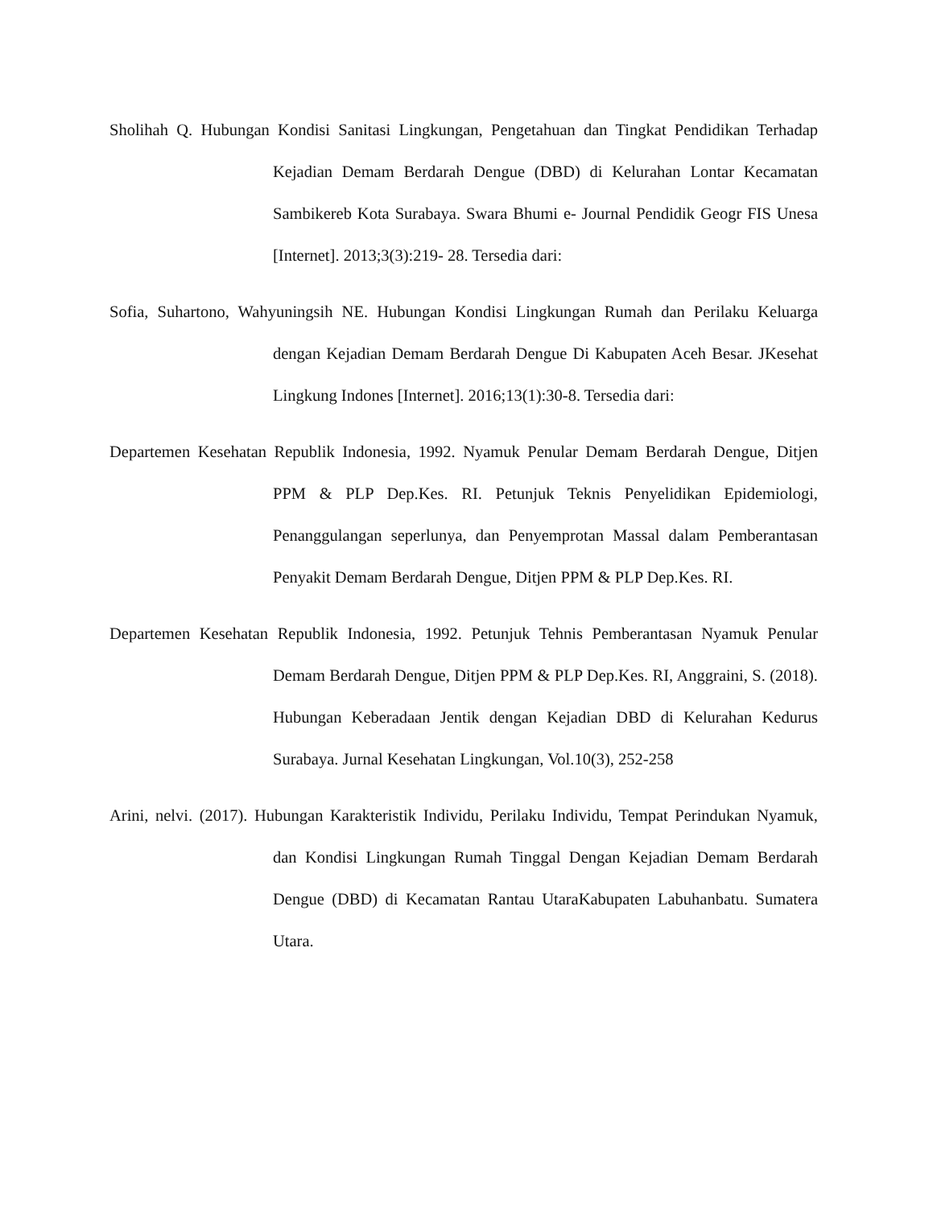Sholihah Q. Hubungan Kondisi Sanitasi Lingkungan, Pengetahuan dan Tingkat Pendidikan Terhadap Kejadian Demam Berdarah Dengue (DBD) di Kelurahan Lontar Kecamatan Sambikereb Kota Surabaya. Swara Bhumi e- Journal Pendidik Geogr FIS Unesa [Internet]. 2013;3(3):219- 28. Tersedia dari:
Sofia, Suhartono, Wahyuningsih NE. Hubungan Kondisi Lingkungan Rumah dan Perilaku Keluarga dengan Kejadian Demam Berdarah Dengue Di Kabupaten Aceh Besar. JKesehat Lingkung Indones [Internet]. 2016;13(1):30-8. Tersedia dari:
Departemen Kesehatan Republik Indonesia, 1992. Nyamuk Penular Demam Berdarah Dengue, Ditjen PPM & PLP Dep.Kes. RI. Petunjuk Teknis Penyelidikan Epidemiologi, Penanggulangan seperlunya, dan Penyemprotan Massal dalam Pemberantasan Penyakit Demam Berdarah Dengue, Ditjen PPM & PLP Dep.Kes. RI.
Departemen Kesehatan Republik Indonesia, 1992. Petunjuk Tehnis Pemberantasan Nyamuk Penular Demam Berdarah Dengue, Ditjen PPM & PLP Dep.Kes. RI, Anggraini, S. (2018). Hubungan Keberadaan Jentik dengan Kejadian DBD di Kelurahan Kedurus Surabaya. Jurnal Kesehatan Lingkungan, Vol.10(3), 252-258
Arini, nelvi. (2017). Hubungan Karakteristik Individu, Perilaku Individu, Tempat Perindukan Nyamuk, dan Kondisi Lingkungan Rumah Tinggal Dengan Kejadian Demam Berdarah Dengue (DBD) di Kecamatan Rantau UtaraKabupaten Labuhanbatu. Sumatera Utara.